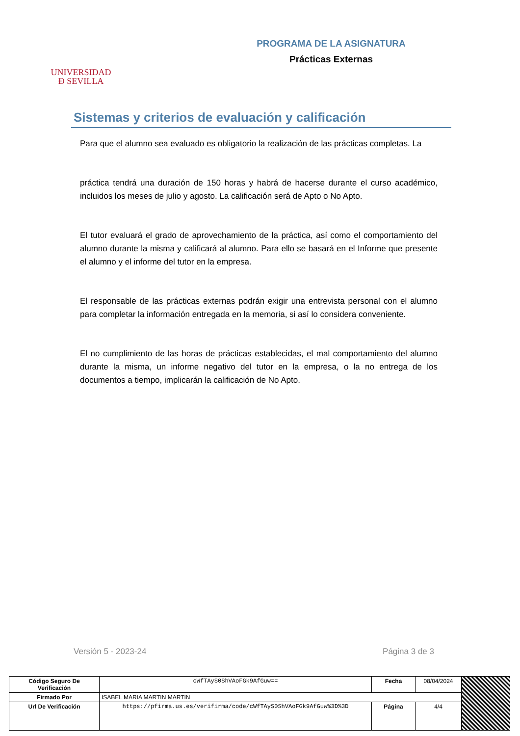UNIVERSIDAD
Ð SEVILLA
PROGRAMA DE LA ASIGNATURA
Prácticas Externas
Sistemas y criterios de evaluación y calificación
Para que el alumno sea evaluado es obligatorio la realización de las prácticas completas. La
práctica tendrá una duración de 150 horas y habrá de hacerse durante el curso académico, incluidos los meses de julio y agosto. La calificación será de Apto o No Apto.
El tutor evaluará el grado de aprovechamiento de la práctica, así como el comportamiento del alumno durante la misma y calificará al alumno. Para ello se basará en el Informe que presente el alumno y el informe del tutor en la empresa.
El responsable de las prácticas externas podrán exigir una entrevista personal con el alumno para completar la información entregada en la memoria, si así lo considera conveniente.
El no cumplimiento de las horas de prácticas establecidas, el mal comportamiento del alumno durante la misma, un informe negativo del tutor en la empresa, o la no entrega de los documentos a tiempo, implicarán la calificación de No Apto.
Versión 5 - 2023-24 Página 3 de 3
| Código Seguro De Verificación | cWfTAyS0ShVAoFGk9AfGuw== | Fecha | 08/04/2024 | |
| Firmado Por | ISABEL MARIA MARTIN MARTIN | | | |
| Url De Verificación | https://pfirma.us.es/verifirma/code/cWfTAyS0ShVAoFGk9AfGuw%3D%3D | Página | 4/4 | |